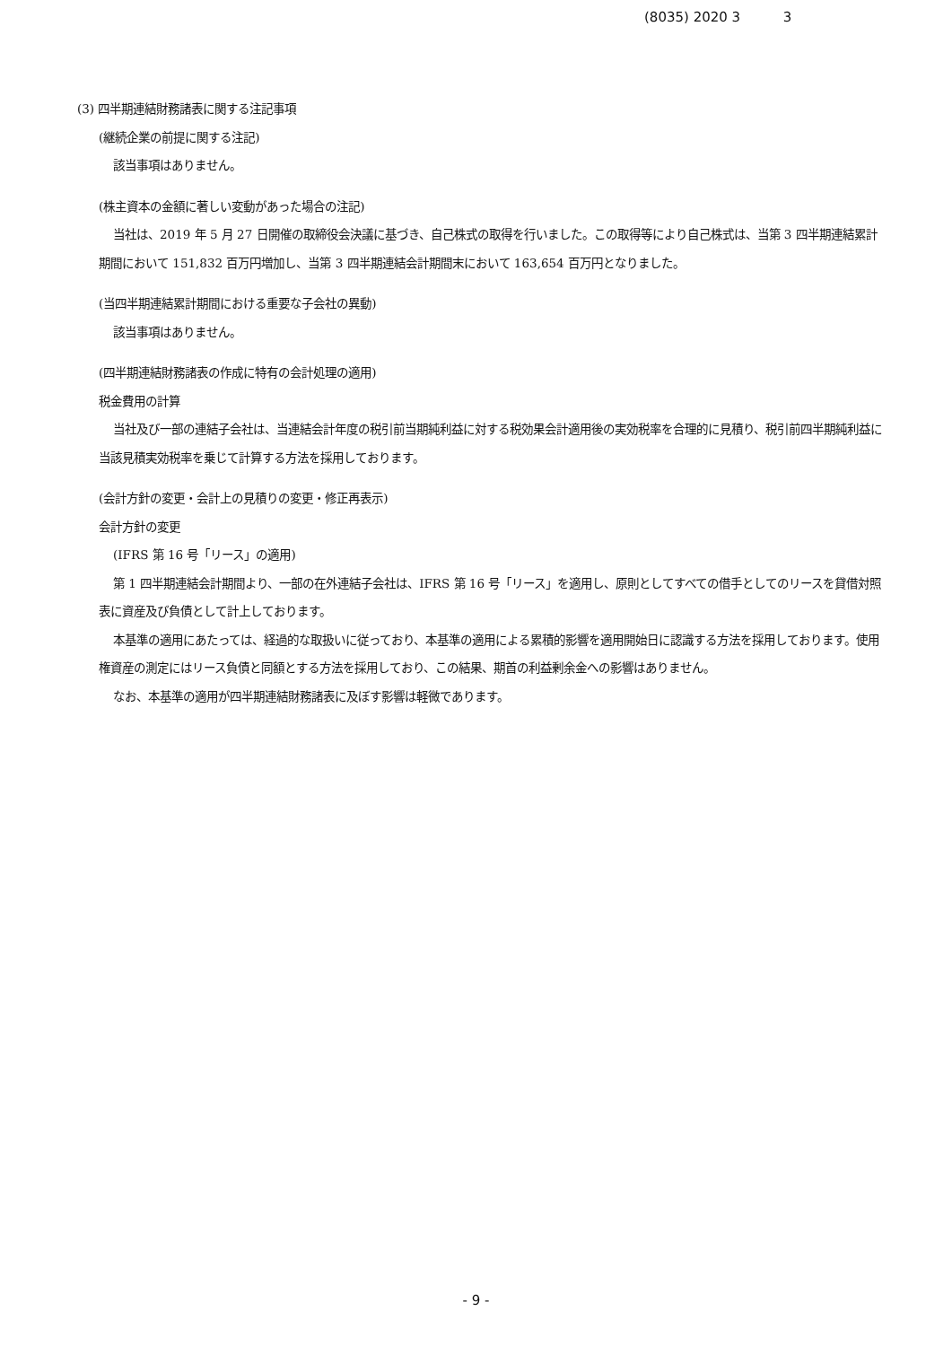(8035) 2020 3 3
(3) 四半期連結財務諸表に関する注記事項
(継続企業の前提に関する注記)
該当事項はありません。
(株主資本の金額に著しい変動があった場合の注記)
当社は、2019 年 5 月 27 日開催の取締役会決議に基づき、自己株式の取得を行いました。この取得等により自己株式は、当第 3 四半期連結累計期間において 151,832 百万円増加し、当第 3 四半期連結会計期間末において 163,654 百万円となりました。
(当四半期連結累計期間における重要な子会社の異動)
該当事項はありません。
(四半期連結財務諸表の作成に特有の会計処理の適用)
税金費用の計算
当社及び一部の連結子会社は、当連結会計年度の税引前当期純利益に対する税効果会計適用後の実効税率を合理的に見積り、税引前四半期純利益に当該見積実効税率を乗じて計算する方法を採用しております。
(会計方針の変更・会計上の見積りの変更・修正再表示)
会計方針の変更
(IFRS 第 16 号「リース」の適用)
第 1 四半期連結会計期間より、一部の在外連結子会社は、IFRS 第 16 号「リース」を適用し、原則としてすべての借手としてのリースを貸借対照表に資産及び負債として計上しております。
本基準の適用にあたっては、経過的な取扱いに従っており、本基準の適用による累積的影響を適用開始日に認識する方法を採用しております。使用権資産の測定にはリース負債と同額とする方法を採用しており、この結果、期首の利益剰余金への影響はありません。
なお、本基準の適用が四半期連結財務諸表に及ぼす影響は軽微であります。
- 9 -